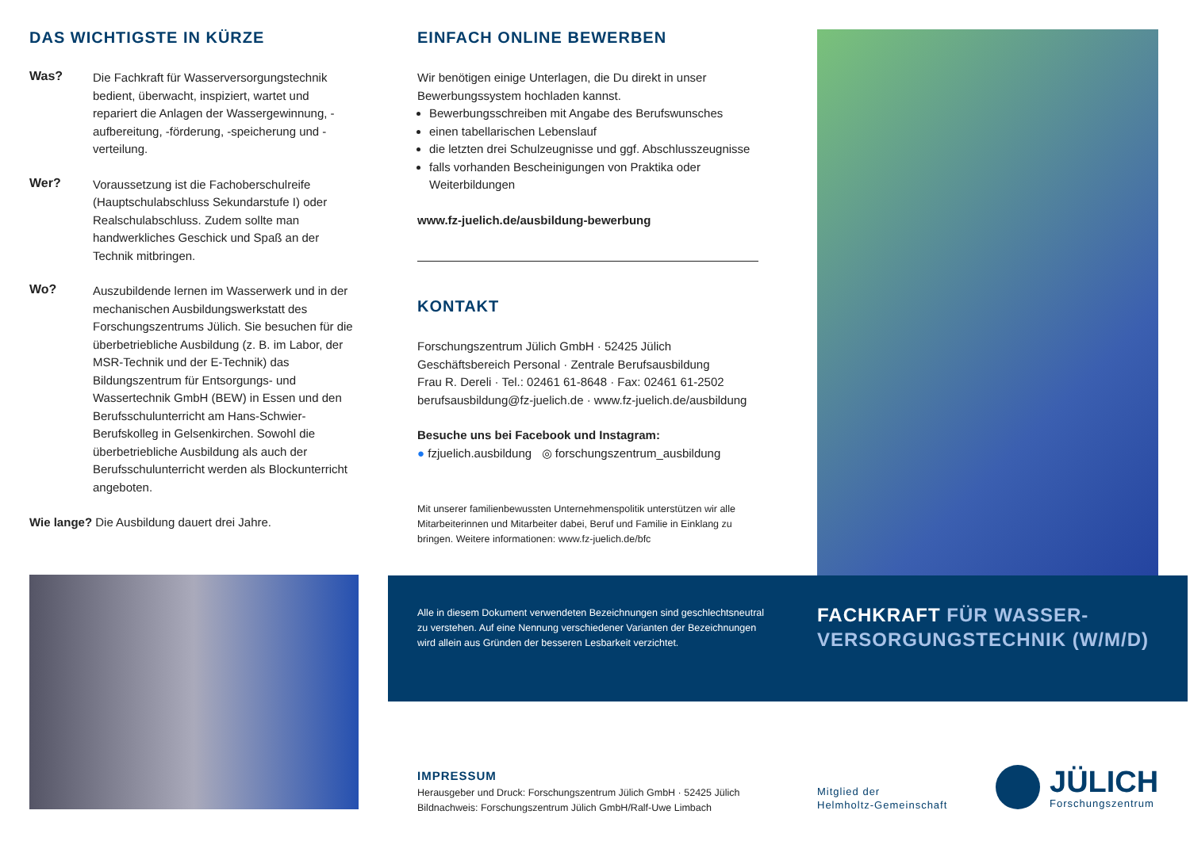DAS WICHTIGSTE IN KÜRZE
Was?
Die Fachkraft für Wasserversorgungstechnik bedient, überwacht, inspiziert, wartet und repariert die Anlagen der Wassergewinnung, -aufbereitung, -förderung, -speicherung und -verteilung.
Wer?
Voraussetzung ist die Fachoberschulreife (Hauptschulabschluss Sekundarstufe I) oder Realschulabschluss. Zudem sollte man handwerkliches Geschick und Spaß an der Technik mitbringen.
Wo?
Auszubildende lernen im Wasserwerk und in der mechanischen Ausbildungswerkstatt des Forschungszentrums Jülich. Sie besuchen für die überbetriebliche Ausbildung (z. B. im Labor, der MSR-Technik und der E-Technik) das Bildungszentrum für Entsorgungs- und Wassertechnik GmbH (BEW) in Essen und den Berufsschulunterricht am Hans-Schwier-Berufskolleg in Gelsenkirchen. Sowohl die überbetriebliche Ausbildung als auch der Berufsschulunterricht werden als Blockunterricht angeboten.
Wie lange? Die Ausbildung dauert drei Jahre.
EINFACH ONLINE BEWERBEN
Wir benötigen einige Unterlagen, die Du direkt in unser Bewerbungssystem hochladen kannst.
Bewerbungsschreiben mit Angabe des Berufswunsches
einen tabellarischen Lebenslauf
die letzten drei Schulzeugnisse und ggf. Abschlusszeugnisse
falls vorhanden Bescheinigungen von Praktika oder Weiterbildungen
www.fz-juelich.de/ausbildung-bewerbung
KONTAKT
Forschungszentrum Jülich GmbH · 52425 Jülich
Geschäftsbereich Personal · Zentrale Berufsausbildung
Frau R. Dereli · Tel.: 02461 61-8648 · Fax: 02461 61-2502
berufsausbildung@fz-juelich.de · www.fz-juelich.de/ausbildung
Besuche uns bei Facebook und Instagram:
● fzjuelich.ausbildung ◎ forschungszentrum_ausbildung
Mit unserer familienbewussten Unternehmenspolitik unterstützen wir alle Mitarbeiterinnen und Mitarbeiter dabei, Beruf und Familie in Einklang zu bringen. Weitere informationen: www.fz-juelich.de/bfc
Alle in diesem Dokument verwendeten Bezeichnungen sind geschlechtsneutral zu verstehen. Auf eine Nennung verschiedener Varianten der Bezeichnungen wird allein aus Gründen der besseren Lesbarkeit verzichtet.
FACHKRAFT FÜR WASSER-
VERSORGUNGSTECHNIK (W/M/D)
IMPRESSUM
Herausgeber und Druck: Forschungszentrum Jülich GmbH · 52425 Jülich
Bildnachweis: Forschungszentrum Jülich GmbH/Ralf-Uwe Limbach
Mitglied der
Helmholtz-Gemeinschaft
JÜLICH
Forschungszentrum